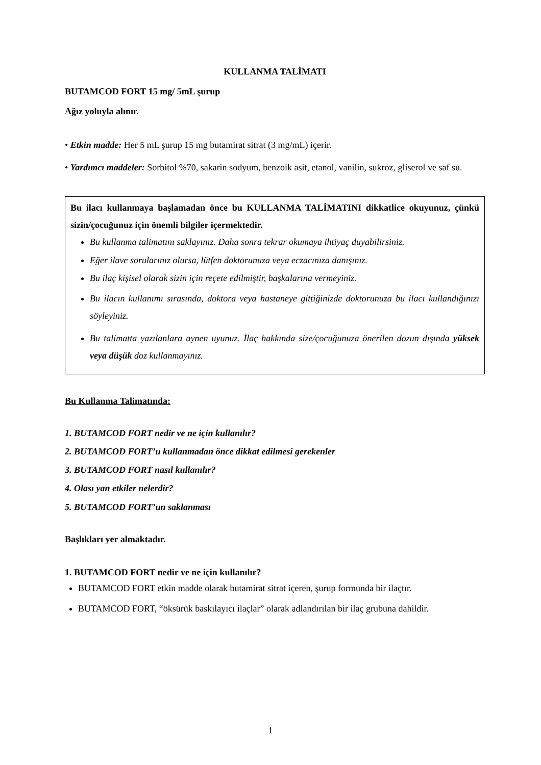KULLANMA TALİMATI
BUTAMCOD FORT 15 mg/ 5mL şurup
Ağız yoluyla alınır.
• Etkin madde: Her 5 mL şurup 15 mg butamirat sitrat (3 mg/mL) içerir.
• Yardımcı maddeler: Sorbitol %70, sakarin sodyum, benzoik asit, etanol, vanilin, sukroz, gliserol ve saf su.
Bu ilacı kullanmaya başlamadan önce bu KULLANMA TALİMATINI dikkatlice okuyunuz, çünkü sizin/çocuğunuz için önemli bilgiler içermektedir.
Bu kullanma talimatını saklayınız. Daha sonra tekrar okumaya ihtiyaç duyabilirsiniz.
Eğer ilave sorularınız olursa, lütfen doktorunuza veya eczacınıza danışınız.
Bu ilaç kişisel olarak sizin için reçete edilmiştir, başkalarına vermeyiniz.
Bu ilacın kullanımı sırasında, doktora veya hastaneye gittiğinizde doktorunuza bu ilacı kullandığınızı söyleyiniz.
Bu talimatta yazılanlara aynen uyunuz. İlaç hakkında size/çocuğunuza önerilen dozun dışında yüksek veya düşük doz kullanmayınız.
Bu Kullanma Talimatında:
1. BUTAMCOD FORT nedir ve ne için kullanılır?
2. BUTAMCOD FORT’u kullanmadan önce dikkat edilmesi gerekenler
3. BUTAMCOD FORT nasıl kullanılır?
4. Olası yan etkiler nelerdir?
5. BUTAMCOD FORT’un saklanması
Başlıkları yer almaktadır.
1. BUTAMCOD FORT nedir ve ne için kullanılır?
BUTAMCOD FORT etkin madde olarak butamirat sitrat içeren, şurup formunda bir ilaçtır.
BUTAMCOD FORT, “öksürük baskılayıcı ilaçlar” olarak adlandırılan bir ilaç grubuna dahildir.
1